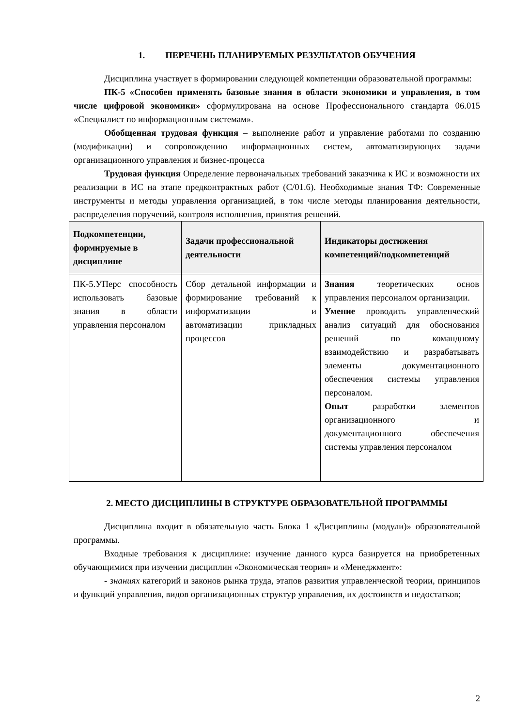1. ПЕРЕЧЕНЬ ПЛАНИРУЕМЫХ РЕЗУЛЬТАТОВ ОБУЧЕНИЯ
Дисциплина участвует в формировании следующей компетенции образовательной программы:
ПК-5 «Способен применять базовые знания в области экономики и управления, в том числе цифровой экономики» сформулирована на основе Профессионального стандарта 06.015 «Специалист по информационным системам».
Обобщенная трудовая функция – выполнение работ и управление работами по созданию (модификации) и сопровождению информационных систем, автоматизирующих задачи организационного управления и бизнес-процесса
Трудовая функция Определение первоначальных требований заказчика к ИС и возможности их реализации в ИС на этапе предконтрактных работ (C/01.6). Необходимые знания ТФ: Современные инструменты и методы управления организацией, в том числе методы планирования деятельности, распределения поручений, контроля исполнения, принятия решений.
| Подкомпетенции, формируемые в дисциплине | Задачи профессиональной деятельности | Индикаторы достижения компетенций/подкомпетенций |
| --- | --- | --- |
| ПК-5.УПерс способность использовать базовые знания в области управления персоналом | Сбор детальной информации и формирование требований к информатизации и автоматизации прикладных процессов | Знания теоретических основ управления персоналом организации. Умение проводить управленческий анализ ситуаций для обоснования решений по командному взаимодействию и разрабатывать элементы документационного обеспечения системы управления персоналом. Опыт разработки элементов организационного и документационного обеспечения системы управления персоналом |
2. МЕСТО ДИСЦИПЛИНЫ В СТРУКТУРЕ ОБРАЗОВАТЕЛЬНОЙ ПРОГРАММЫ
Дисциплина входит в обязательную часть Блока 1 «Дисциплины (модули)» образовательной программы.
Входные требования к дисциплине: изучение данного курса базируется на приобретенных обучающимися при изучении дисциплин «Экономическая теория» и «Менеджмент»:
- знаниях категорий и законов рынка труда, этапов развития управленческой теории, принципов и функций управления, видов организационных структур управления, их достоинств и недостатков;
2